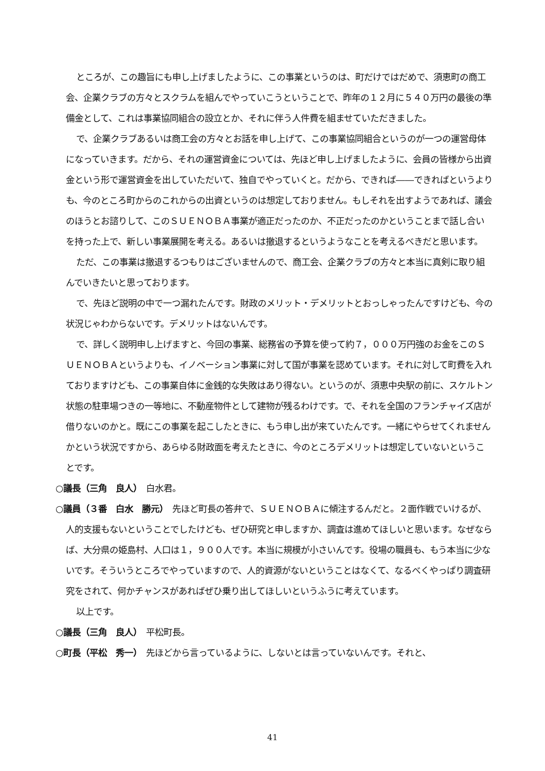ところが、この趣旨にも申し上げましたように、この事業というのは、町だけではだめで、須恵町の商工会、企業クラブの方々とスクラムを組んでやっていこうということで、昨年の１２月に５４０万円の最後の準備金として、これは事業協同組合の設立とか、それに伴う人件費を組ませていただきました。
で、企業クラブあるいは商工会の方々とお話を申し上げて、この事業協同組合というのが一つの運営母体になっていきます。だから、それの運営資金については、先ほど申し上げましたように、会員の皆様から出資金という形で運営資金を出していただいて、独自でやっていくと。だから、できれば――できればというよりも、今のところ町からのこれからの出資というのは想定しておりません。もしそれを出すようであれば、議会のほうとお諮りして、このＳＵＥＮＯＢＡ事業が適正だったのか、不正だったのかということまで話し合いを持った上で、新しい事業展開を考える。あるいは撤退するというようなことを考えるべきだと思います。
ただ、この事業は撤退するつもりはございませんので、商工会、企業クラブの方々と本当に真剣に取り組んでいきたいと思っております。
で、先ほど説明の中で一つ漏れたんです。財政のメリット・デメリットとおっしゃったんですけども、今の状況じゃわからないです。デメリットはないんです。
で、詳しく説明申し上げますと、今回の事業、総務省の予算を使って約７，０００万円強のお金をこのＳＵＥＮＯＢＡというよりも、イノベーション事業に対して国が事業を認めています。それに対して町費を入れておりますけども、この事業自体に金銭的な失敗はあり得ない。というのが、須恵中央駅の前に、スケルトン状態の駐車場つきの一等地に、不動産物件として建物が残るわけです。で、それを全国のフランチャイズ店が借りないのかと。既にこの事業を起こしたときに、もう申し出が来ていたんです。一緒にやらせてくれませんかという状況ですから、あらゆる財政面を考えたときに、今のところデメリットは想定していないということです。
○議長（三角　良人）　白水君。
○議員（３番　白水　勝元）　先ほど町長の答弁で、ＳＵＥＮＯＢＡに傾注するんだと。２面作戦でいけるが、人的支援もないということでしたけども、ぜひ研究と申しますか、調査は進めてほしいと思います。なぜならば、大分県の姫島村、人口は１，９００人です。本当に規模が小さいんです。役場の職員も、もう本当に少ないです。そういうところでやっていますので、人的資源がないということはなくて、なるべくやっぱり調査研究をされて、何かチャンスがあればぜひ乗り出してほしいというふうに考えています。
以上です。
○議長（三角　良人）　平松町長。
○町長（平松　秀一）　先ほどから言っているように、しないとは言っていないんです。それと、
41